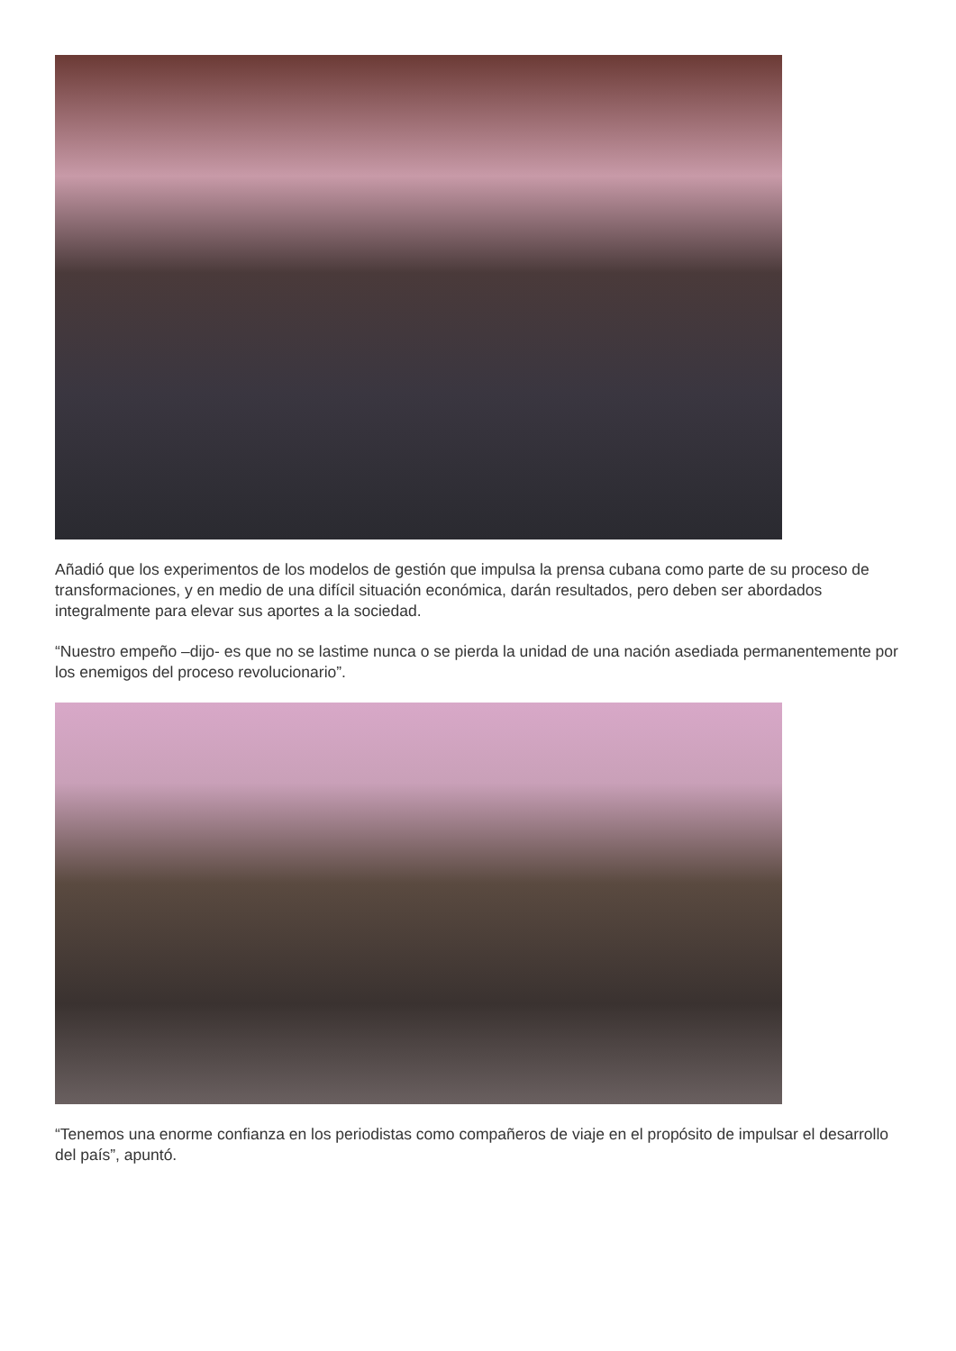Añadió que los experimentos de los modelos de gestión que impulsa la prensa cubana como parte de su proceso de transformaciones, y en medio de una difícil situación económica, darán resultados, pero deben ser abordados integralmente para elevar sus aportes a la sociedad.
“Nuestro empeño –dijo- es que no se lastime nunca o se pierda la unidad de una nación asediada permanentemente por los enemigos del proceso revolucionario”.
“Tenemos una enorme confianza en los periodistas como compañeros de viaje en el propósito de impulsar el desarrollo del país”, apuntó.